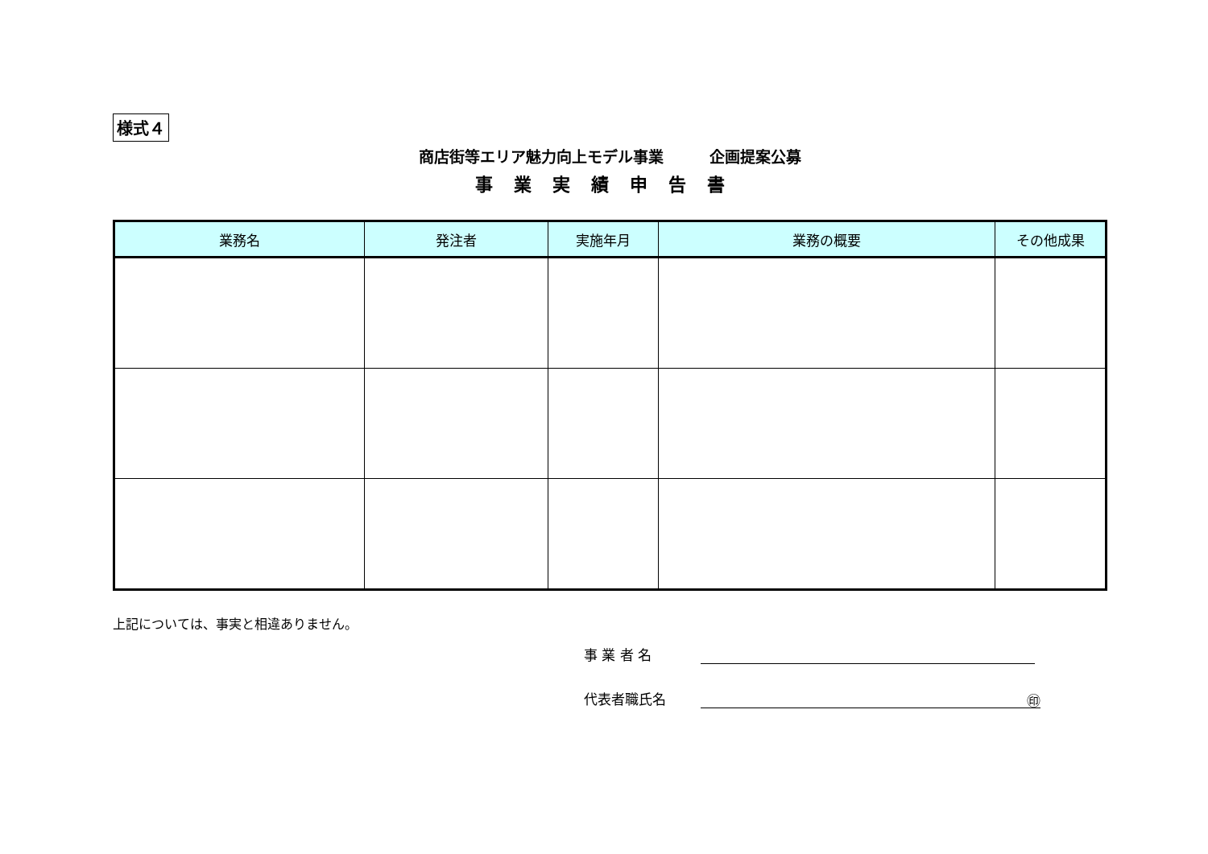様式４
商店街等エリア魅力向上モデル事業　　　企画提案公募
事業実績申告書
| 業務名 | 発注者 | 実施年月 | 業務の概要 | その他成果 |
| --- | --- | --- | --- | --- |
上記については、事実と相違ありません。
事 業 者 名
代表者職氏名 ㊞